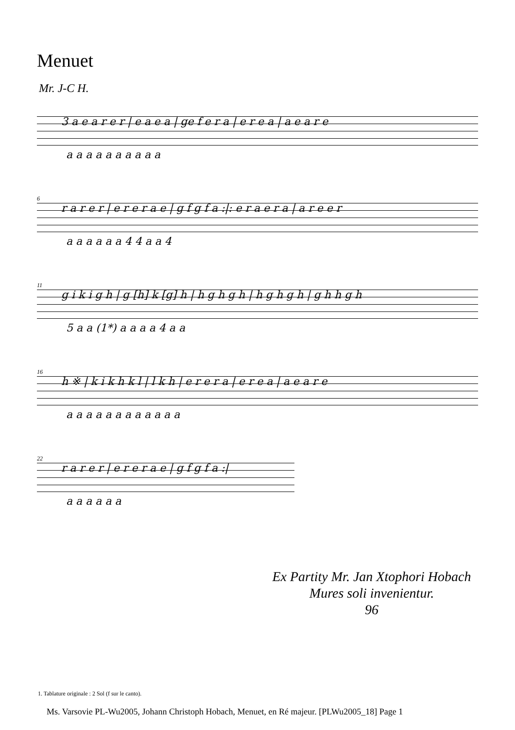Menuet
Mr. J-C H.
3 a e a r e r | e a e a | ge f e r a | e r e a | a e a r e
a a a a a a a a a a
6
r a r e r | e r e r a e | g f g f a :|: e r a e r a | a r e e r
a a a a a a 4 4 a a 4
11
g i k i g h | g [h] k [g] h | h g h g h | h g h g h | g h h g h
5 a a (1*) a a a a 4 a a
16
h ※ | k i k h k l | l k h | e r e r a | e r e a | a e a r e
a a a a a a a a a a a a
22
r a r e r | e r e r a e | g f g f a :|
a a a a a a
Ex Partity Mr. Jan Xtophori Hobach
Mures soli invenientur.
96
1. Tablature originale : 2 Sol (f sur le canto).
Ms. Varsovie PL-Wu2005, Johann Christoph Hobach, Menuet, en Ré majeur. [PLWu2005_18] Page 1